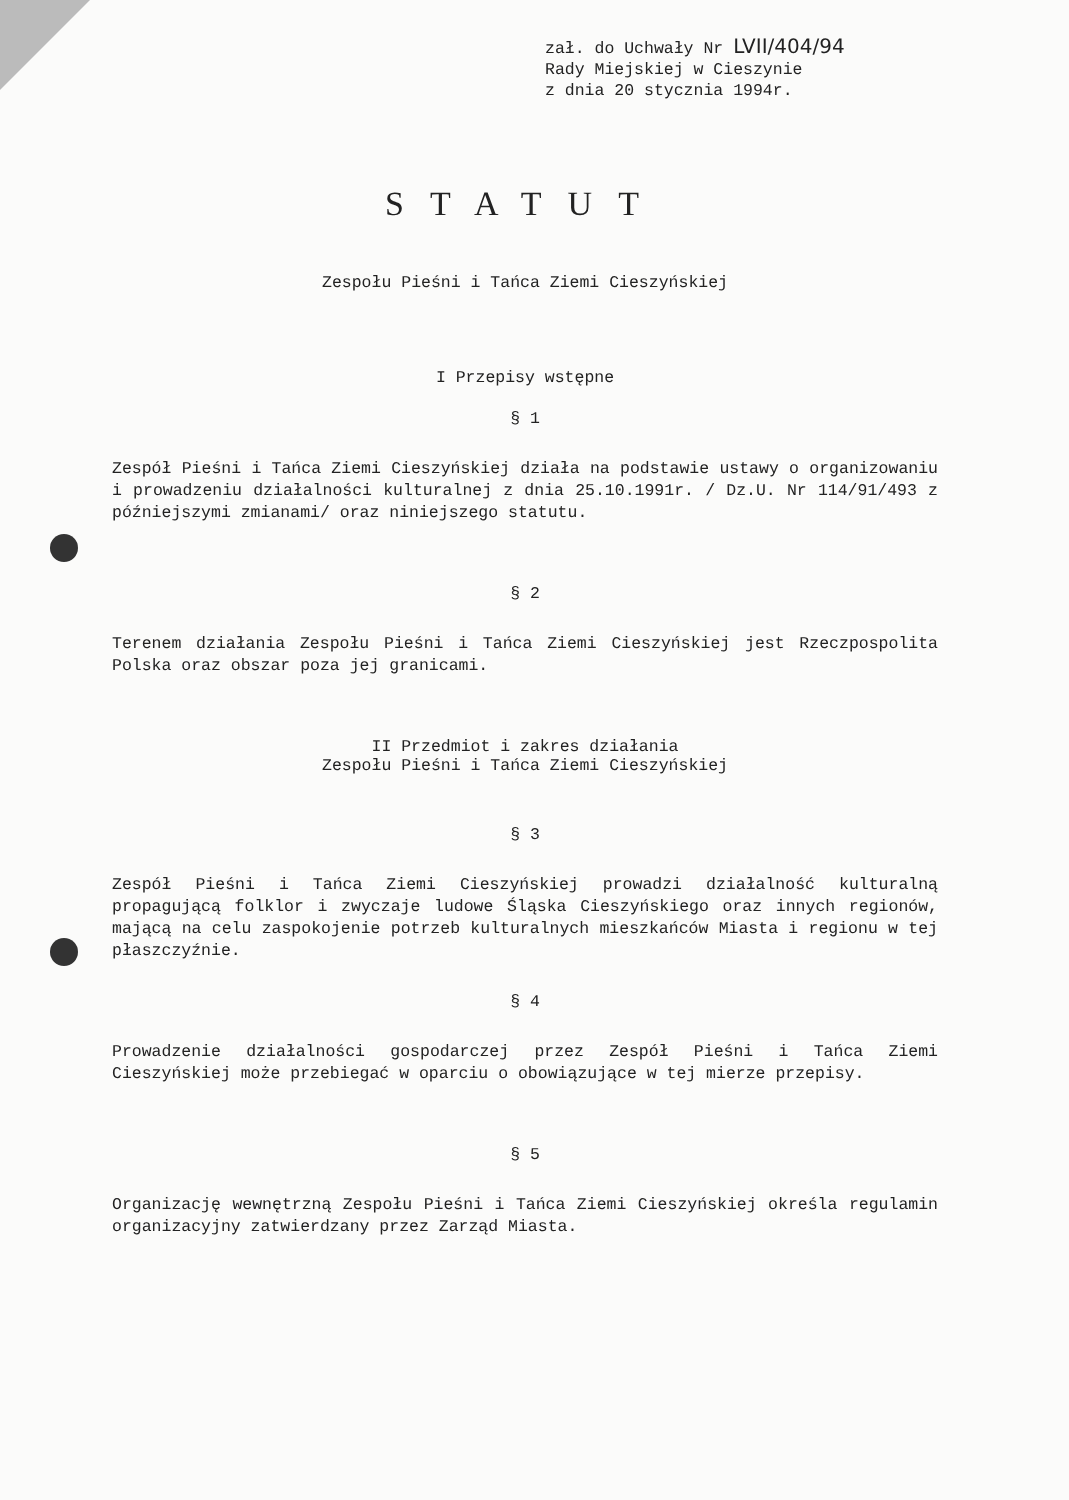zał. do Uchwały Nr LVII/404/94
Rady Miejskiej w Cieszynie
z dnia 20 stycznia 1994r.
STATUT
Zespołu Pieśni i Tańca Ziemi Cieszyńskiej
I Przepisy wstępne
§ 1
Zespół Pieśni i Tańca Ziemi Cieszyńskiej działa na podstawie ustawy o organizowaniu i prowadzeniu działalności kulturalnej z dnia 25.10.1991r. / Dz.U. Nr 114/91/493 z późniejszymi zmianami/ oraz niniejszego statutu.
§ 2
Terenem działania Zespołu Pieśni i Tańca Ziemi Cieszyńskiej jest Rzeczpospolita Polska oraz obszar poza jej granicami.
II Przedmiot i zakres działania
Zespołu Pieśni i Tańca Ziemi Cieszyńskiej
§ 3
Zespół Pieśni i Tańca Ziemi Cieszyńskiej prowadzi działalność kulturalną propagującą folklor i zwyczaje ludowe Śląska Cieszyńskiego oraz innych regionów, mającą na celu zaspokojenie potrzeb kulturalnych mieszkańców Miasta i regionu w tej płaszczyźnie.
§ 4
Prowadzenie działalności gospodarczej przez Zespół Pieśni i Tańca Ziemi Cieszyńskiej może przebiegać w oparciu o obowiązujące w tej mierze przepisy.
§ 5
Organizację wewnętrzną Zespołu Pieśni i Tańca Ziemi Cieszyńskiej określa regulamin organizacyjny zatwierdzany przez Zarząd Miasta.